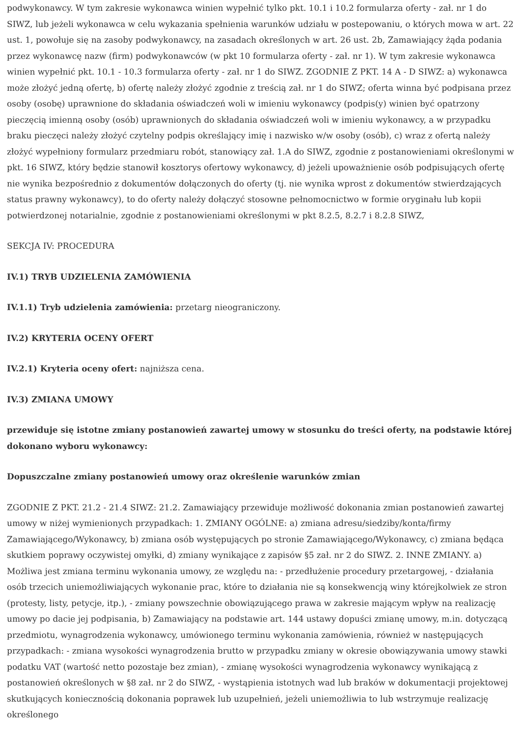podwykonawcy. W tym zakresie wykonawca winien wypełnić tylko pkt. 10.1 i 10.2 formularza oferty - zał. nr 1 do SIWZ, lub jeżeli wykonawca w celu wykazania spełnienia warunków udziału w postepowaniu, o których mowa w art. 22 ust. 1, powołuje się na zasoby podwykonawcy, na zasadach określonych w art. 26 ust. 2b, Zamawiający żąda podania przez wykonawcę nazw (firm) podwykonawców (w pkt 10 formularza oferty - zał. nr 1). W tym zakresie wykonawca winien wypełnić pkt. 10.1 - 10.3 formularza oferty - zał. nr 1 do SIWZ. ZGODNIE Z PKT. 14 A - D SIWZ: a) wykonawca może złożyć jedną ofertę, b) ofertę należy złożyć zgodnie z treścią zał. nr 1 do SIWZ; oferta winna być podpisana przez osoby (osobę) uprawnione do składania oświadczeń woli w imieniu wykonawcy (podpis(y) winien być opatrzony pieczęcią imienną osoby (osób) uprawnionych do składania oświadczeń woli w imieniu wykonawcy, a w przypadku braku pieczęci należy złożyć czytelny podpis określający imię i nazwisko w/w osoby (osób), c) wraz z ofertą należy złożyć wypełniony formularz przedmiaru robót, stanowiący zał. 1.A do SIWZ, zgodnie z postanowieniami określonymi w pkt. 16 SIWZ, który będzie stanowił kosztorys ofertowy wykonawcy, d) jeżeli upoważnienie osób podpisujących ofertę nie wynika bezpośrednio z dokumentów dołączonych do oferty (tj. nie wynika wprost z dokumentów stwierdzających status prawny wykonawcy), to do oferty należy dołączyć stosowne pełnomocnictwo w formie oryginału lub kopii potwierdzonej notarialnie, zgodnie z postanowieniami określonymi w pkt 8.2.5, 8.2.7 i 8.2.8 SIWZ,
SEKCJA IV: PROCEDURA
IV.1) TRYB UDZIELENIA ZAMÓWIENIA
IV.1.1) Tryb udzielenia zamówienia: przetarg nieograniczony.
IV.2) KRYTERIA OCENY OFERT
IV.2.1) Kryteria oceny ofert: najniższa cena.
IV.3) ZMIANA UMOWY
przewiduje się istotne zmiany postanowień zawartej umowy w stosunku do treści oferty, na podstawie której dokonano wyboru wykonawcy:
Dopuszczalne zmiany postanowień umowy oraz określenie warunków zmian
ZGODNIE Z PKT. 21.2 - 21.4 SIWZ: 21.2. Zamawiający przewiduje możliwość dokonania zmian postanowień zawartej umowy w niżej wymienionych przypadkach: 1. ZMIANY OGÓLNE: a) zmiana adresu/siedziby/konta/firmy Zamawiającego/Wykonawcy, b) zmiana osób występujących po stronie Zamawiającego/Wykonawcy, c) zmiana będąca skutkiem poprawy oczywistej omyłki, d) zmiany wynikające z zapisów §5 zał. nr 2 do SIWZ. 2. INNE ZMIANY. a) Możliwa jest zmiana terminu wykonania umowy, ze względu na: - przedłużenie procedury przetargowej, - działania osób trzecich uniemożliwiających wykonanie prac, które to działania nie są konsekwencją winy którejkolwiek ze stron (protesty, listy, petycje, itp.), - zmiany powszechnie obowiązującego prawa w zakresie mającym wpływ na realizację umowy po dacie jej podpisania, b) Zamawiający na podstawie art. 144 ustawy dopuści zmianę umowy, m.in. dotyczącą przedmiotu, wynagrodzenia wykonawcy, umówionego terminu wykonania zamówienia, również w następujących przypadkach: - zmiana wysokości wynagrodzenia brutto w przypadku zmiany w okresie obowiązywania umowy stawki podatku VAT (wartość netto pozostaje bez zmian), - zmianę wysokości wynagrodzenia wykonawcy wynikającą z postanowień określonych w §8 zał. nr 2 do SIWZ, - wystąpienia istotnych wad lub braków w dokumentacji projektowej skutkujących koniecznością dokonania poprawek lub uzupełnień, jeżeli uniemożliwia to lub wstrzymuje realizację określonego